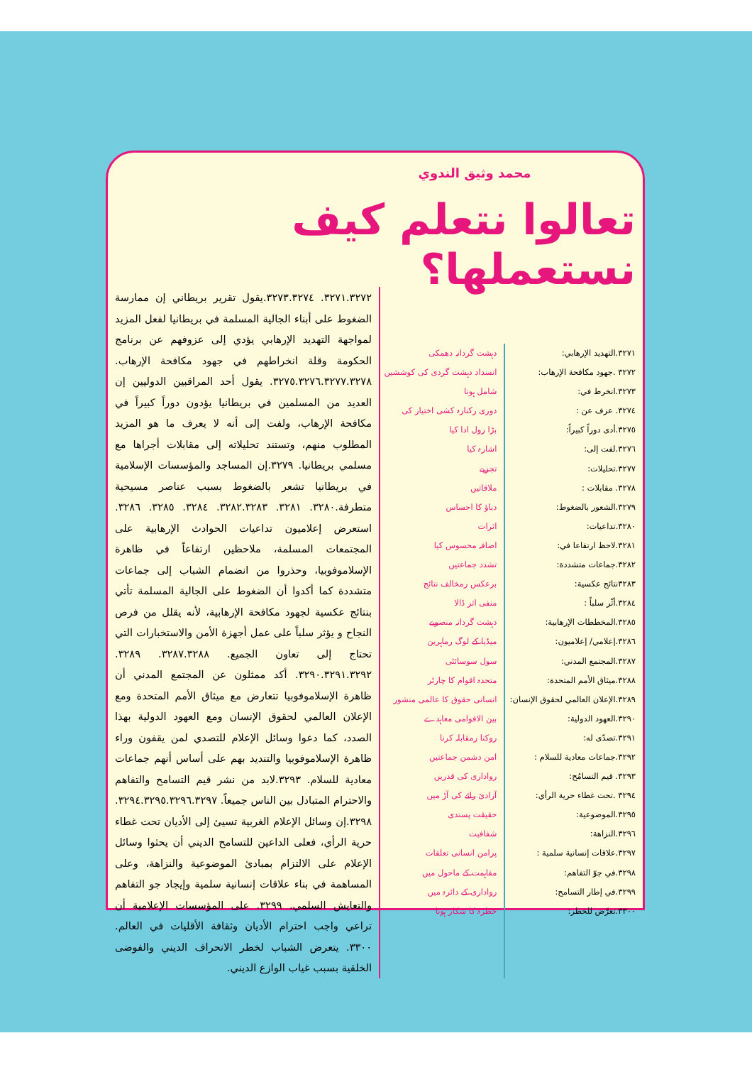محمد وثيق الندوي
تعالوا نتعلم كيف نستعملها؟
٣٢٧١.التهديد الإرهابي:
٣٢٧٢ .جهود مكافحة الإرهاب:
٣٢٧٣.انخرط في:
٣٢٧٤. عزف عن :
٣٢٧٥.أدى دوراً كبيراً:
٣٢٧٦.لفت إلى:
٣٢٧٧.تحليلات:
٣٢٧٨. مقابلات :
٣٢٧٩.الشعور بالضغوط:
٣٢٨٠.تداعيات:
٣٢٨١.لاحظ ارتفاعا في:
٣٢٨٢.جماعات متشددة:
٣٢٨٣نتائج عكسية:
٣٢٨٤.أثّر سلباً :
٣٢٨٥.المخططات الإرهابية:
٣٢٨٦.إعلامي/ إعلاميون:
٣٢٨٧.المجتمع المدني:
٣٢٨٨.ميثاق الأمم المتحدة:
٣٢٨٩.الإعلان العالمي لحقوق الإنسان:
٣٢٩٠.العهود الدولية:
٣٢٩١.تصدّى له:
٣٢٩٢.جماعات معادية للسلام :
٣٢٩٣. قيم التسامُح:
٣٢٩٤ .تحت غطاء حرية الرأي:
٣٢٩٥.الموضوعية:
٣٢٩٦.النزاهة:
٣٢٩٧.علاقات إنسانية سلمية :
٣٢٩٨.في جوّ التفاهم:
٣٢٩٩.في إطار التسامح:
٣٣٠٠.تعرَّض للخطر:
دہشت گردانہ دھمکی
انسداد دہشت گردی کی کوششیں
شامل ہونا
دوری رکنارہ کشی اختیار کی
بڑا رول ادا کیا
اشارہ کیا
تجزیے
ملاقاتیں
دباؤ کا احساس
اثرات
اضافہ محسوس کیا
تشدد جماعتیں
برعکس رمخالف نتائج
منفی اثر ڈالا
دہشت گردانہ منصوبے
میڈیا کے لوگ رماہرین
سول سوسائٹی
متحدہ اقوام کا چارٹر
انسانی حقوق کا عالمی منشور
بین الاقوامی معاہدے
روکنا رمقابلہ کرنا
امن دشمن جماعتیں
رواداری کی قدریں
آزادیٔ رائے کی آڑ میں
حقیقت پسندی
شفافیت
پرامن انسانی تعلقات
مفاہمت کے ماحول میں
رواداری کے دائرہ میں
خطرہ کا شکار ہونا
٣٢٧١.٣٢٧٢. ٣٢٧٣.٣٢٧٤.يقول تقرير بريطاني إن ممارسة الضغوط على أبناء الجالية المسلمة في بريطانيا لفعل المزيد لمواجهة التهديد الإرهابي يؤدي إلى عزوفهم عن برنامج الحكومة وقلة انخراطهم في جهود مكافحة الإرهاب. ٣٢٧٥.٣٢٧٦.٣٢٧٧.٣٢٧٨. يقول أحد المراقبين الدوليين إن العديد من المسلمين في بريطانيا يؤدون دوراً كبيراً في مكافحة الإرهاب، ولفت إلى أنه لا يعرف ما هو المزيد المطلوب منهم، وتستند تحليلاته إلى مقابلات أجراها مع مسلمي بريطانيا. ٣٢٧٩.إن المساجد والمؤسسات الإسلامية في بريطانيا تشعر بالضغوط بسبب عناصر مسيحية متطرفة.٣٢٨٠. ٣٢٨١. ٣٢٨٢.٣٢٨٣. ٣٢٨٤. ٣٢٨٥. ٣٢٨٦. استعرض إعلاميون تداعيات الحوادث الإرهابية على المجتمعات المسلمة، ملاحظين ارتفاعاً في ظاهرة الإسلاموفوبيا، وحذروا من انضمام الشباب إلى جماعات متشددة كما أكدوا أن الضغوط على الجالية المسلمة تأتي بنتائج عكسية لجهود مكافحة الإرهابية، لأنه يقلل من فرص النجاح و يؤثر سلباً على عمل أجهزة الأمن والاستخبارات التي تحتاج إلى تعاون الجميع. ٣٢٨٧.٣٢٨٨. ٣٢٨٩. ٣٢٩٠.٣٢٩١.٣٢٩٢. أكد ممثلون عن المجتمع المدني أن ظاهرة الإسلاموفوبيا تتعارض مع ميثاق الأمم المتحدة ومع الإعلان العالمي لحقوق الإنسان ومع العهود الدولية بهذا الصدد، كما دعوا وسائل الإعلام للتصدي لمن يقفون وراء ظاهرة الإسلاموفوبيا والتنديد بهم على أساس أنهم جماعات معادية للسلام. ٣٢٩٣.لابد من نشر قيم التسامح والتفاهم والاحترام المتبادل بين الناس جميعاً. ٣٢٩٤.٣٢٩٥.٣٢٩٦.٣٢٩٧. ٣٢٩٨.إن وسائل الإعلام الغربية تسيئ إلى الأديان تحت غطاء حرية الرأي، فعلى الداعين للتسامح الديني أن يحثوا وسائل الإعلام على الالتزام بمبادئ الموضوعية والنزاهة، وعلى المساهمة في بناء علاقات إنسانية سلمية وإيجاد جو التفاهم والتعايش السلمي. ٣٢٩٩. على المؤسسات الإعلامية أن تراعي واجب احترام الأديان وثقافة الأقليات في العالم. ٣٣٠٠. يتعرض الشباب لخطر الانحراف الديني والفوضى الخلقية بسبب غياب الوازع الديني.